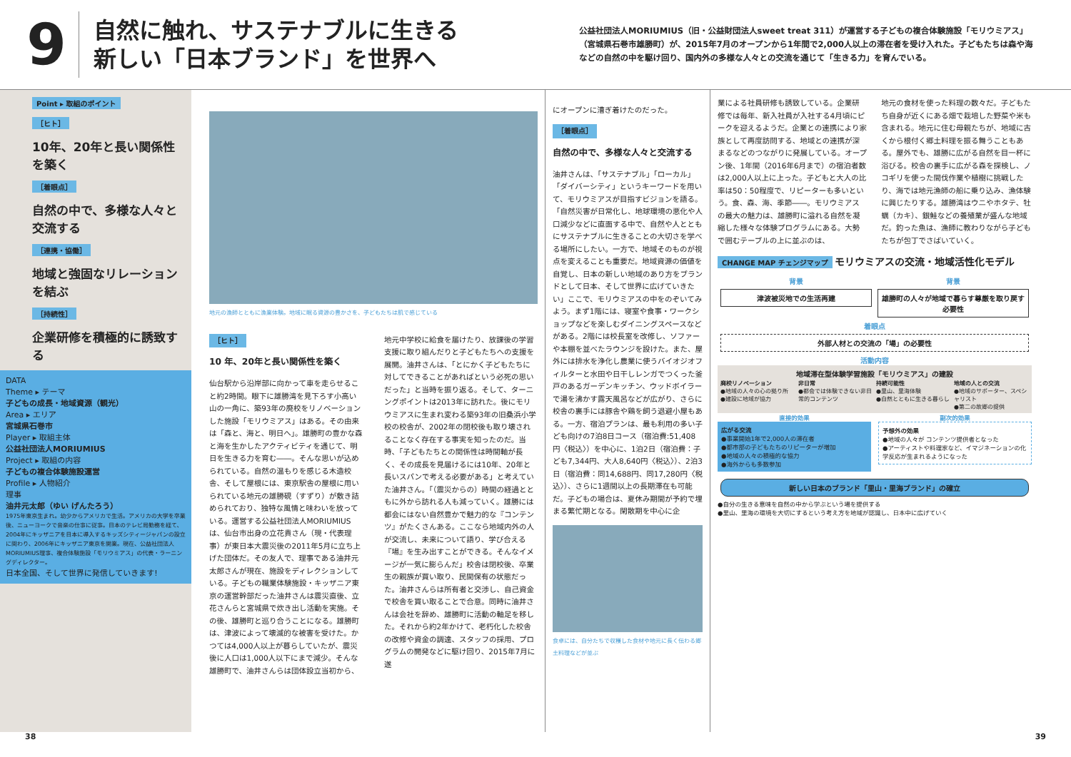9
自然に触れ、サステナブルに生きる
新しい「日本ブランド」を世界へ
公益社団法人MORIUMIUS（旧・公益財団法人sweet treat 311）が運営する子どもの複合体験施設「モリウミアス」（宮城県石巻市雄勝町）が、2015年7月のオープンから1年間で2,000人以上の滞在者を受け入れた。子どもたちは森や海などの自然の中を駆け回り、国内外の多様な人々との交流を通じて「生きる力」を育んでいる。
Point ▸ 取組のポイント
［ヒト］
10年、20年と長い関係性を築く
［着眼点］
自然の中で、多様な人々と交流する
［連携・協働］
地域と強固なリレーションを結ぶ
［持続性］
企業研修を積極的に誘致する
DATA
Theme ▸ テーマ
子どもの成長・地域資源（観光）
Area ▸ エリア
宮城県石巻市
Player ▸ 取組主体
公益社団法人MORIUMIUS
Project ▸ 取組の内容
子どもの複合体験施設運営
Profile ▸ 人物紹介
理事
油井元太郎（ゆい げんたろう）
1975年東京生まれ。幼少からアメリカで生活。アメリカの大学を卒業後、ニューヨークで音楽の仕事に従事。日本のテレビ局勤務を経て、2004年にキッザニアを日本に導入するキッズシティージャパンの設立に関わり、2006年にキッザニア東京を開業。現在、公益社団法人MORIUMIUS理事、複合体験施設「モリウミアス」の代表・ラーニングディレクター。
日本全国、そして世界に発信していきます!
地元の漁師とともに漁業体験。地域に眠る資源の豊かさを、子どもたちは肌で感じている
［ヒト］
10 年、20年と長い関係性を築く
仙台駅から沿岸部に向かって車を走らせること約2時間。眼下に雄勝湾を見下ろす小高い山の一角に、築93年の廃校をリノベーションした施設「モリウミアス」はある。その由来は「森と、海と、明日へ」。雄勝町の豊かな森と海を生かしたアクティビティを通じて、明日を生きる力を育む――。そんな思いが込められている。自然の温もりを感じる木造校舎、そして屋根には、東京駅舎の屋根に用いられている地元の雄勝硯（すずり）が敷き詰められており、独特な風情と味わいを放っている。運営する公益社団法人MORIUMIUSは、仙台市出身の立花貴さん（現・代表理事）が東日本大震災後の2011年5月に立ち上げた団体だ。その友人で、理事である油井元太郎さんが現在、施設をディレクションしている。子どもの職業体験施設・キッザニア東京の運営幹部だった油井さんは震災直後、立花さんらと宮城県で炊き出し活動を実施。その後、雄勝町と巡り合うことになる。雄勝町は、津波によって壊滅的な被害を受けた。かつては4,000人以上が暮らしていたが、震災後に人口は1,000人以下にまで減少。そんな雄勝町で、油井さんらは団体設立当初から、地元中学校に給食を届けたり、放課後の学習支援に取り組んだりと子どもたちへの支援を展開。油井さんは、「とにかく子どもたちに対してできることがあればという必死の思いだった」と当時を振り返る。そして、ターニングポイントは2013年に訪れた。後にモリウミアスに生まれ変わる築93年の旧桑浜小学校の校舎が、2002年の閉校後も取り壊されることなく存在する事実を知ったのだ。当時、「子どもたちとの関係性は時間軸が長く、その成長を見届けるには10年、20年と長いスパンで考える必要がある」と考えていた油井さん。「（震災からの）時間の経過とともに外から訪れる人も減っていく。雄勝には都会にはない自然豊かで魅力的な『コンテンツ』がたくさんある。ここなら地域内外の人が交流し、未来について語り、学び合える『場』を生み出すことができる。そんなイメージが一気に膨らんだ」校舎は閉校後、卒業生の親族が買い取り、民間保有の状態だった。油井さんらは所有者と交渉し、自己資金で校舎を買い取ることで合意。同時に油井さんは会社を辞め、雄勝町に活動の軸足を移した。それから約2年かけて、老朽化した校舎の改修や資金の調達、スタッフの採用、プログラムの開発などに駆け回り、2015年7月に遂
にオープンに漕ぎ着けたのだった。
［着眼点］
自然の中で、多様な人々と交流する
油井さんは、「サステナブル」「ローカル」「ダイバーシティ」というキーワードを用いて、モリウミアスが目指すビジョンを語る。「自然災害が日常化し、地球環境の悪化や人口減少などに直面する中で、自然や人とともにサステナブルに生きることの大切さを学べる場所にしたい。一方で、地域そのものが視点を変えることも重要だ。地域資源の価値を自覚し、日本の新しい地域のあり方をブランドとして日本、そして世界に広げていきたい」ここで、モリウミアスの中をのぞいてみよう。まず1階には、寝室や食事・ワークショップなどを楽しむダイニングスペースなどがある。2階には校長室を改修し、ソファーや本棚を並べたラウンジを設けた。また、屋外には排水を浄化し農業に使うバイオジオフィルターと水田や日干しレンガでつくった釜戸のあるガーデンキッチン、ウッドボイラーで湯を沸かす露天風呂などが広がり、さらに校舎の裏手には豚舎や鶏を飼う退避小屋もある。一方、宿泊プランは、最も利用の多い子ども向けの7泊8日コース（宿泊費:51,408円〈税込〉）を中心に、1泊2日（宿泊費：子ども7,344円、大人8,640円〈税込〉）、2泊3日（宿泊費：同14,688円、同17,280円〈税込〉）、さらに1週間以上の長期滞在も可能だ。子どもの場合は、夏休み期間が予約で埋まる繁忙期となる。閑散期を中心に企
食卓には、自分たちで収穫した食材や地元に長く伝わる郷土料理などが並ぶ
業による社員研修も誘致している。企業研修では毎年、新入社員が入社する4月頃にピークを迎えるようだ。企業との連携により家族として再度訪問する、地域との連携が深まるなどのつながりに発展している。オープン後、1年間（2016年6月まで）の宿泊者数は2,000人以上に上った。子どもと大人の比率は50：50程度で、リピーターも多いという。食、森、海、季節――。モリウミアスの最大の魅力は、雄勝町に溢れる自然を凝縮した様々な体験プログラムにある。大勢で囲むテーブルの上に並ぶのは、
地元の食材を使った料理の数々だ。子どもたち自身が近くにある畑で栽培した野菜や米も含まれる。地元に住む母親たちが、地域に古くから根付く郷土料理を振る舞うこともある。屋外でも、雄勝に広がる自然を目一杯に浴びる。校舎の裏手に広がる森を探検し、ノコギリを使った間伐作業や植樹に挑戦したり、海では地元漁師の船に乗り込み、漁体験に興じたりする。雄勝湾はウニやホタテ、牡蠣（カキ）、銀鮭などの養殖業が盛んな地域だ。釣った魚は、漁師に教わりながら子どもたちが包丁でさばいていく。
CHANGE MAP チェンジマップ モリウミアスの交流・地域活性化モデル
背景
津波被災地での生活再建
背景
雄勝町の人々が地域で暮らす尊厳を取り戻す必要性
着眼点
外部人材との交流の「場」の必要性
活動内容
地域滞在型体験学習施設「モリウミアス」の建設
廃校リノベーション
●地域の人々の心の拠り所
●建設に地域が協力
非日常
●都会では体験できない非日常的コンテンツ
持続可能性
●里山、里海体験
●自然とともに生きる暮らし
地域の人との交流
●地域のサポーター、スペシャリスト
●第二の故郷の提供
直接的効果
広がる交流
●事業開始1年で2,000人の滞在者
●都市部の子どもたちのリピーターが増加
●地域の人々の積極的な協力
●海外からも多数参加
副次的効果
予想外の効果
●地域の人々が コンテンツ提供者となった
●アーティストや料理家など、イマジネーションの化学反応が生まれるようになった
新しい日本のブランド「里山・里海ブランド」の確立
●自分の生きる意味を自然の中から学ぶという場を提供する
●里山、里海の環境を大切にするという考え方を地域が認識し、日本中に広げていく
38 39